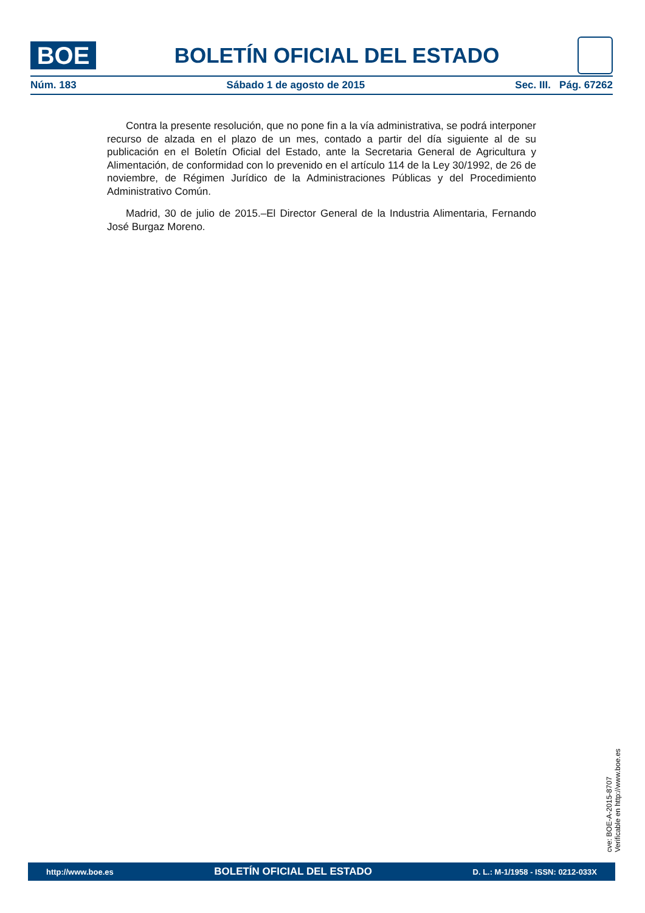BOE
BOLETÍN OFICIAL DEL ESTADO
Núm. 183 Sábado 1 de agosto de 2015 Sec. III. Pág. 67262
Contra la presente resolución, que no pone fin a la vía administrativa, se podrá interponer recurso de alzada en el plazo de un mes, contado a partir del día siguiente al de su publicación en el Boletín Oficial del Estado, ante la Secretaria General de Agricultura y Alimentación, de conformidad con lo prevenido en el artículo 114 de la Ley 30/1992, de 26 de noviembre, de Régimen Jurídico de la Administraciones Públicas y del Procedimiento Administrativo Común.
Madrid, 30 de julio de 2015.–El Director General de la Industria Alimentaria, Fernando José Burgaz Moreno.
cve: BOE-A-2015-8707
Verificable en http://www.boe.es
http://www.boe.es BOLETÍN OFICIAL DEL ESTADO D. L.: M-1/1958 - ISSN: 0212-033X